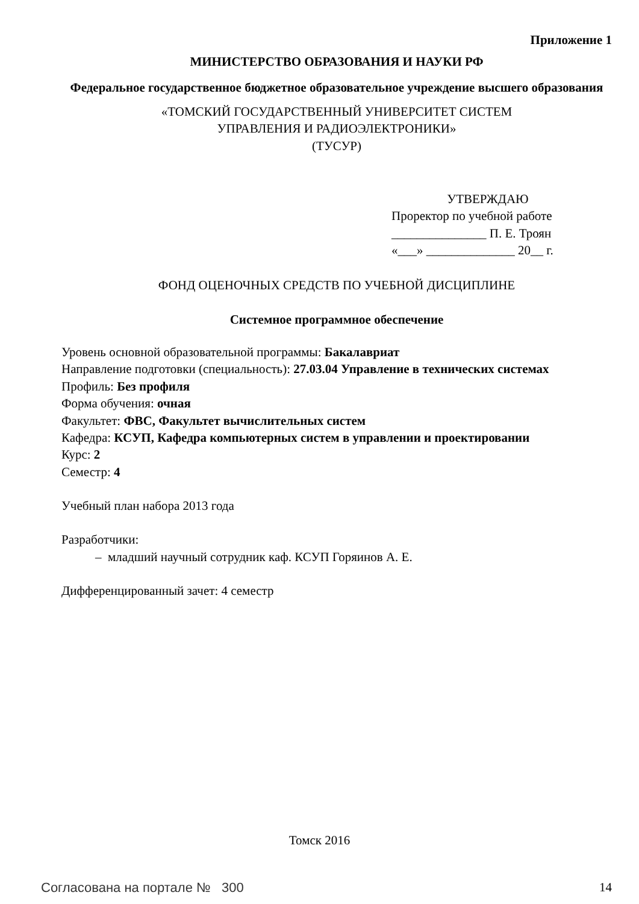Приложение 1
МИНИСТЕРСТВО ОБРАЗОВАНИЯ И НАУКИ РФ
Федеральное государственное бюджетное образовательное учреждение высшего образования
«ТОМСКИЙ ГОСУДАРСТВЕННЫЙ УНИВЕРСИТЕТ СИСТЕМ
УПРАВЛЕНИЯ И РАДИОЭЛЕКТРОНИКИ»
(ТУСУР)
УТВЕРЖДАЮ
Проректор по учебной работе
_______________ П. Е. Троян
«___» ______________ 20__ г.
ФОНД ОЦЕНОЧНЫХ СРЕДСТВ ПО УЧЕБНОЙ ДИСЦИПЛИНЕ
Системное программное обеспечение
Уровень основной образовательной программы: Бакалавриат
Направление подготовки (специальность): 27.03.04 Управление в технических системах
Профиль: Без профиля
Форма обучения: очная
Факультет: ФВС, Факультет вычислительных систем
Кафедра: КСУП, Кафедра компьютерных систем в управлении и проектировании
Курс: 2
Семестр: 4
Учебный план набора 2013 года
Разработчики:
– младший научный сотрудник каф. КСУП Горяинов А. Е.
Дифференцированный зачет: 4 семестр
Томск 2016
Согласована на портале № 300 14